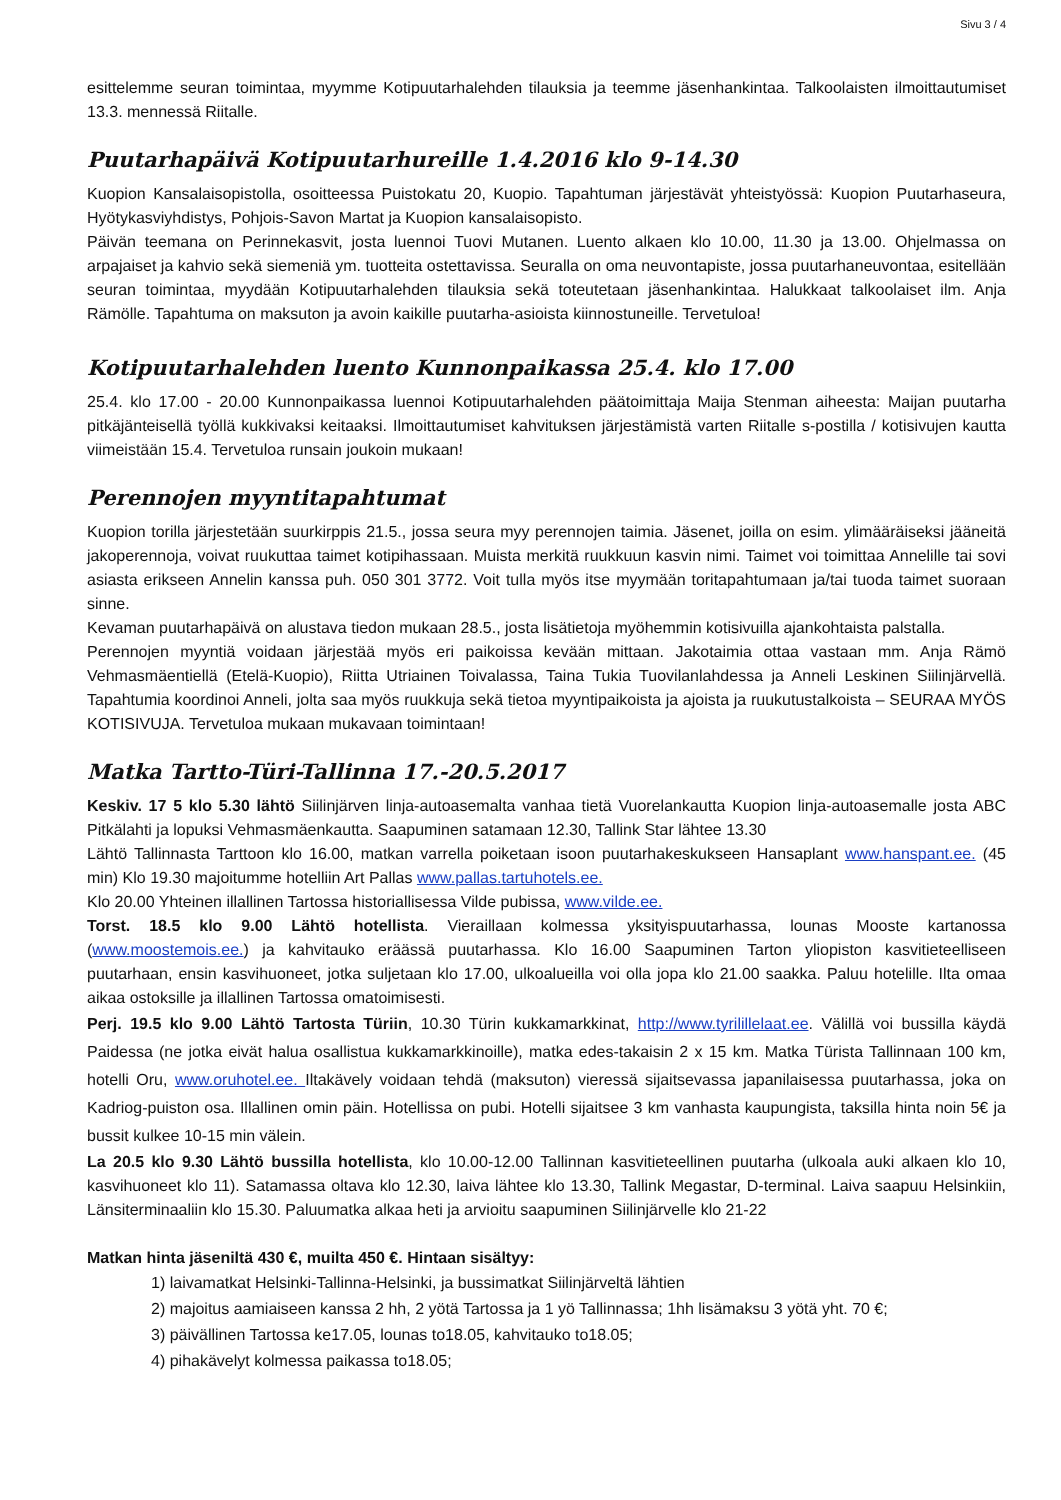Sivu 3 / 4
esittelemme seuran toimintaa, myymme Kotipuutarhalehden tilauksia ja teemme jäsenhankintaa. Talkoolaisten ilmoittautumiset 13.3. mennessä Riitalle.
Puutarhapäivä Kotipuutarhureille 1.4.2016 klo 9-14.30
Kuopion Kansalaisopistolla, osoitteessa Puistokatu 20, Kuopio. Tapahtuman järjestävät yhteistyössä: Kuopion Puutarhaseura, Hyötykasviyhdistys, Pohjois-Savon Martat ja Kuopion kansalaisopisto.
Päivän teemana on Perinnekasvit, josta luennoi Tuovi Mutanen. Luento alkaen klo 10.00, 11.30 ja 13.00. Ohjelmassa on arpajaiset ja kahvio sekä siemeniä ym. tuotteita ostettavissa. Seuralla on oma neuvontapiste, jossa puutarhaneuvontaa, esitellään seuran toimintaa, myydään Kotipuutarhalehden tilauksia sekä toteutetaan jäsenhankintaa. Halukkaat talkoolaiset ilm. Anja Rämölle. Tapahtuma on maksuton ja avoin kaikille puutarha-asioista kiinnostuneille. Tervetuloa!
Kotipuutarhalehden luento Kunnonpaikassa 25.4. klo 17.00
25.4. klo 17.00 - 20.00 Kunnonpaikassa luennoi Kotipuutarhalehden päätoimittaja Maija Stenman aiheesta: Maijan puutarha pitkäjänteisellä työllä kukkivaksi keitaaksi. Ilmoittautumiset kahvituksen järjestämistä varten Riitalle s-postilla / kotisivujen kautta viimeistään 15.4. Tervetuloa runsain joukoin mukaan!
Perennojen myyntitapahtumat
Kuopion torilla järjestetään suurkirppis 21.5., jossa seura myy perennojen taimia. Jäsenet, joilla on esim. ylimääräiseksi jääneitä jakoperennoja, voivat ruukuttaa taimet kotipihassaan. Muista merkitä ruukkuun kasvin nimi. Taimet voi toimittaa Annelille tai sovi asiasta erikseen Annelin kanssa puh. 050 301 3772. Voit tulla myös itse myymään toritapahtumaan ja/tai tuoda taimet suoraan sinne.
Kevaman puutarhapäivä on alustava tiedon mukaan 28.5., josta lisätietoja myöhemmin kotisivuilla ajankohtaista palstalla.
Perennojen myyntiä voidaan järjestää myös eri paikoissa kevään mittaan. Jakotaimia ottaa vastaan mm. Anja Rämö Vehmasmäentiellä (Etelä-Kuopio), Riitta Utriainen Toivalassa, Taina Tukia Tuovilanlahdessa ja Anneli Leskinen Siilinjärvellä. Tapahtumia koordinoi Anneli, jolta saa myös ruukkuja sekä tietoa myyntipaikoista ja ajoista ja ruukutustalkoista – SEURAA MYÖS KOTISIVUJA. Tervetuloa mukaan mukavaan toimintaan!
Matka Tartto-Türi-Tallinna 17.-20.5.2017
Keskiv. 17 5 klo 5.30 lähtö Siilinjärven linja-autoasemalta vanhaa tietä Vuorelankautta Kuopion linja-autoasemalle josta ABC Pitkälahti ja lopuksi Vehmasmäenkautta. Saapuminen satamaan 12.30, Tallink Star lähtee 13.30
Lähtö Tallinnasta Tarttoon klo 16.00, matkan varrella poiketaan isoon puutarhakeskukseen Hansaplant www.hanspant.ee. (45 min) Klo 19.30 majoitumme hotelliin Art Pallas www.pallas.tartuhotels.ee.
Klo 20.00 Yhteinen illallinen Tartossa historiallisessa Vilde pubissa, www.vilde.ee.
Torst. 18.5 klo 9.00 Lähtö hotellista. Vieraillaan kolmessa yksityispuutarhassa, lounas Mooste kartanossa (www.moostemois.ee.) ja kahvitauko eräässä puutarhassa. Klo 16.00 Saapuminen Tarton yliopiston kasvitieteelliseen puutarhaan, ensin kasvihuoneet, jotka suljetaan klo 17.00, ulkoalueilla voi olla jopa klo 21.00 saakka. Paluu hotelille. Ilta omaa aikaa ostoksille ja illallinen Tartossa omatoimisesti.
Perj. 19.5 klo 9.00 Lähtö Tartosta Türiin, 10.30 Türin kukkamarkkinat, http://www.tyrilillelaat.ee. Välillä voi bussilla käydä Paidessa (ne jotka eivät halua osallistua kukkamarkkinoille), matka edes-takaisin 2 x 15 km. Matka Türista Tallinnaan 100 km, hotelli Oru, www.oruhotel.ee. Iltakävely voidaan tehdä (maksuton) vieressä sijaitsevassa japanilaisessa puutarhassa, joka on Kadriog-puiston osa. Illallinen omin päin. Hotellissa on pubi. Hotelli sijaitsee 3 km vanhasta kaupungista, taksilla hinta noin 5€ ja bussit kulkee 10-15 min välein.
La 20.5 klo 9.30 Lähtö bussilla hotellista, klo 10.00-12.00 Tallinnan kasvitieteellinen puutarha (ulkoala auki alkaen klo 10, kasvihuoneet klo 11). Satamassa oltava klo 12.30, laiva lähtee klo 13.30, Tallink Megastar, D-terminal. Laiva saapuu Helsinkiin, Länsiterminaaliin klo 15.30. Paluumatka alkaa heti ja arvioitu saapuminen Siilinjärvelle klo 21-22
Matkan hinta jäseniltä 430 €, muilta 450 €. Hintaan sisältyy:
1) laivamatkat Helsinki-Tallinna-Helsinki, ja bussimatkat Siilinjärveltä lähtien
2) majoitus aamiaiseen kanssa 2 hh, 2 yötä Tartossa ja 1 yö Tallinnassa; 1hh lisämaksu 3 yötä yht. 70 €;
3) päivällinen Tartossa ke17.05, lounas to18.05, kahvitauko to18.05;
4) pihakävelyt kolmessa paikassa to18.05;